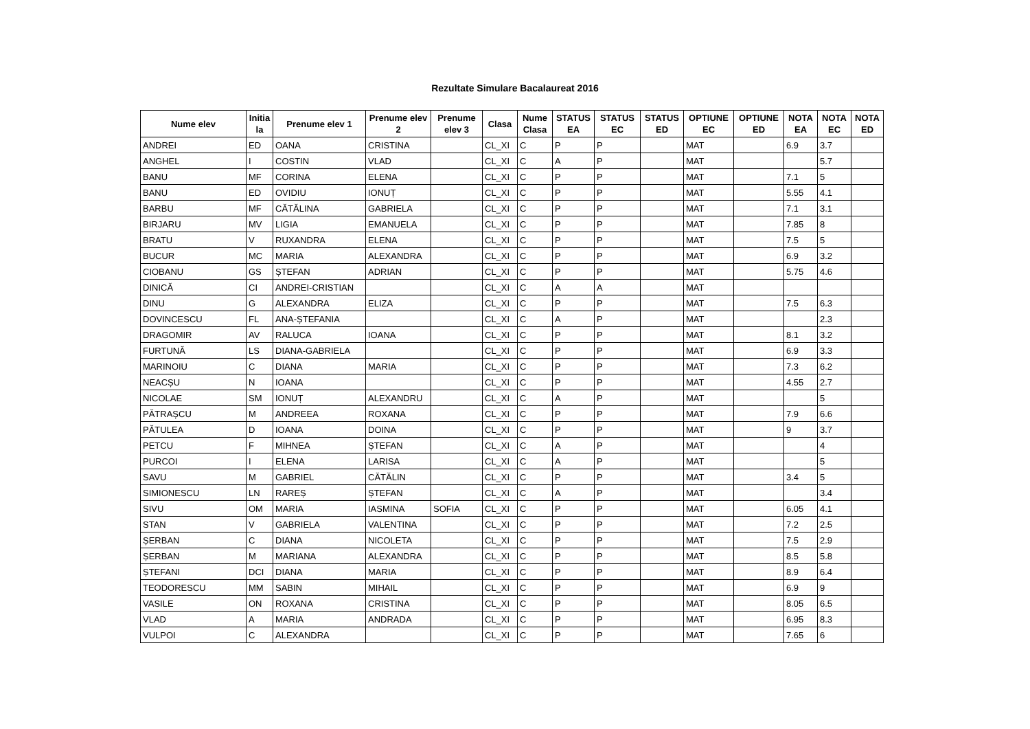Rezultate Simulare Bacalaureat 2016
| Nume elev | Initia la | Prenume elev 1 | Prenume elev 2 | Prenume elev 3 | Clasa | Nume Clasa | STATUS EA | STATUS EC | STATUS ED | OPTIUNE EC | OPTIUNE ED | NOTA EA | NOTA EC | NOTA ED |
| --- | --- | --- | --- | --- | --- | --- | --- | --- | --- | --- | --- | --- | --- | --- |
| ANDREI | ED | OANA | CRISTINA | | CL_XI | C | P | P | | MAT | | 6.9 | 3.7 | |
| ANGHEL | I | COSTIN | VLAD | | CL_XI | C | A | P | | MAT | | | 5.7 | |
| BANU | MF | CORINA | ELENA | | CL_XI | C | P | P | | MAT | | 7.1 | 5 | |
| BANU | ED | OVIDIU | IONUȚ | | CL_XI | C | P | P | | MAT | | 5.55 | 4.1 | |
| BARBU | MF | CĂTĂLINA | GABRIELA | | CL_XI | C | P | P | | MAT | | 7.1 | 3.1 | |
| BIRJARU | MV | LIGIA | EMANUELA | | CL_XI | C | P | P | | MAT | | 7.85 | 8 | |
| BRATU | V | RUXANDRA | ELENA | | CL_XI | C | P | P | | MAT | | 7.5 | 5 | |
| BUCUR | MC | MARIA | ALEXANDRA | | CL_XI | C | P | P | | MAT | | 6.9 | 3.2 | |
| CIOBANU | GS | ȘTEFAN | ADRIAN | | CL_XI | C | P | P | | MAT | | 5.75 | 4.6 | |
| DINICĂ | CI | ANDREI-CRISTIAN | | | CL_XI | C | A | A | | MAT | | | | |
| DINU | G | ALEXANDRA | ELIZA | | CL_XI | C | P | P | | MAT | | 7.5 | 6.3 | |
| DOVINCESCU | FL | ANA-ȘTEFANIA | | | CL_XI | C | A | P | | MAT | | | 2.3 | |
| DRAGOMIR | AV | RALUCA | IOANA | | CL_XI | C | P | P | | MAT | | 8.1 | 3.2 | |
| FURTUNĂ | LS | DIANA-GABRIELA | | | CL_XI | C | P | P | | MAT | | 6.9 | 3.3 | |
| MARINOIU | C | DIANA | MARIA | | CL_XI | C | P | P | | MAT | | 7.3 | 6.2 | |
| NEACȘU | N | IOANA | | | CL_XI | C | P | P | | MAT | | 4.55 | 2.7 | |
| NICOLAE | SM | IONUȚ | ALEXANDRU | | CL_XI | C | A | P | | MAT | | | 5 | |
| PĂTRAȘCU | M | ANDREEA | ROXANA | | CL_XI | C | P | P | | MAT | | 7.9 | 6.6 | |
| PĂTULEA | D | IOANA | DOINA | | CL_XI | C | P | P | | MAT | | 9 | 3.7 | |
| PETCU | F | MIHNEA | ȘTEFAN | | CL_XI | C | A | P | | MAT | | | 4 | |
| PURCOI | I | ELENA | LARISA | | CL_XI | C | A | P | | MAT | | | 5 | |
| SAVU | M | GABRIEL | CĂTĂLIN | | CL_XI | C | P | P | | MAT | | 3.4 | 5 | |
| SIMIONESCU | LN | RAREȘ | ȘTEFAN | | CL_XI | C | A | P | | MAT | | | 3.4 | |
| SIVU | OM | MARIA | IASMINA | SOFIA | CL_XI | C | P | P | | MAT | | 6.05 | 4.1 | |
| STAN | V | GABRIELA | VALENTINA | | CL_XI | C | P | P | | MAT | | 7.2 | 2.5 | |
| ȘERBAN | C | DIANA | NICOLETA | | CL_XI | C | P | P | | MAT | | 7.5 | 2.9 | |
| ȘERBAN | M | MARIANA | ALEXANDRA | | CL_XI | C | P | P | | MAT | | 8.5 | 5.8 | |
| ȘTEFANI | DCI | DIANA | MARIA | | CL_XI | C | P | P | | MAT | | 8.9 | 6.4 | |
| TEODORESCU | MM | SABIN | MIHAIL | | CL_XI | C | P | P | | MAT | | 6.9 | 9 | |
| VASILE | ON | ROXANA | CRISTINA | | CL_XI | C | P | P | | MAT | | 8.05 | 6.5 | |
| VLAD | A | MARIA | ANDRADA | | CL_XI | C | P | P | | MAT | | 6.95 | 8.3 | |
| VULPOI | C | ALEXANDRA | | | CL_XI | C | P | P | | MAT | | 7.65 | 6 | |